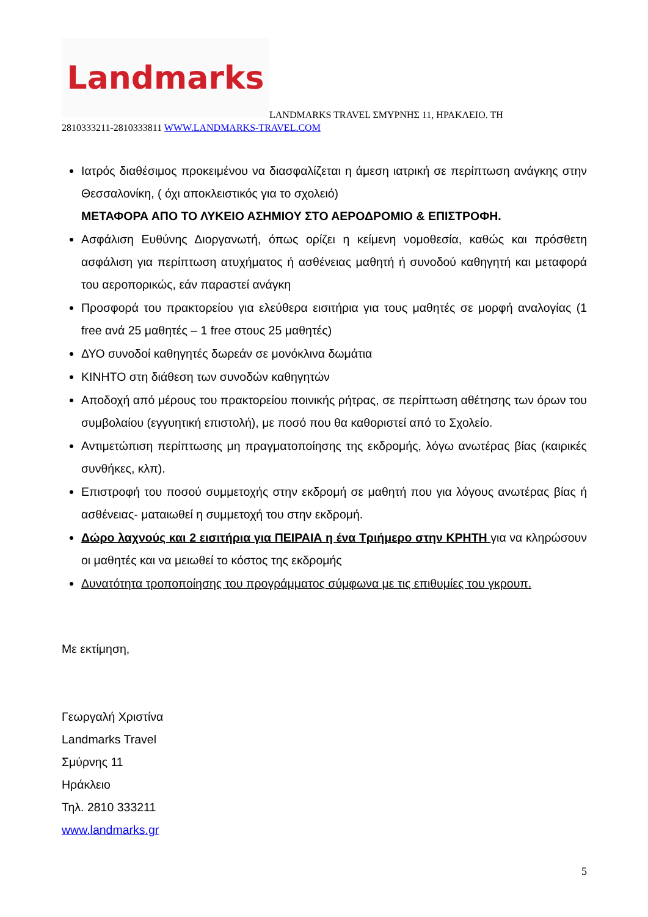Landmarks
LANDMARKS TRAVEL ΣΜΥΡΝΗΣ 11, ΗΡΑΚΛΕΙΟ. ΤΗ
2810333211-2810333811 WWW.LANDMARKS-TRAVEL.COM
Ιατρός διαθέσιμος προκειμένου να διασφαλίζεται η άμεση ιατρική σε περίπτωση ανάγκης στην Θεσσαλονίκη, ( όχι αποκλειστικός για το σχολειό)
ΜΕΤΑΦΟΡΑ ΑΠΟ ΤΟ ΛΥΚΕΙΟ ΑΣΗΜΙΟΥ ΣΤΟ ΑΕΡΟΔΡΟΜΙΟ & ΕΠΙΣΤΡΟΦΗ.
Ασφάλιση Ευθύνης Διοργανωτή, όπως ορίζει η κείμενη νομοθεσία, καθώς και πρόσθετη ασφάλιση για περίπτωση ατυχήματος ή ασθένειας μαθητή ή συνοδού καθηγητή και μεταφορά του αεροπορικώς, εάν παραστεί ανάγκη
Προσφορά του πρακτορείου για ελεύθερα εισιτήρια για τους μαθητές σε μορφή αναλογίας (1 free ανά 25 μαθητές – 1 free στους 25 μαθητές)
ΔΥΟ συνοδοί καθηγητές δωρεάν σε μονόκλινα δωμάτια
ΚΙΝΗΤΟ στη διάθεση των συνοδών καθηγητών
Αποδοχή από μέρους του πρακτορείου ποινικής ρήτρας, σε περίπτωση αθέτησης των όρων του συμβολαίου (εγγυητική επιστολή), με ποσό που θα καθοριστεί από το Σχολείο.
Αντιμετώπιση περίπτωσης μη πραγματοποίησης της εκδρομής, λόγω ανωτέρας βίας (καιρικές συνθήκες, κλπ).
Επιστροφή του ποσού συμμετοχής στην εκδρομή σε μαθητή που για λόγους ανωτέρας βίας ή ασθένειας- ματαιωθεί η συμμετοχή του στην εκδρομή.
Δώρο λαχνούς και 2 εισιτήρια για ΠΕΙΡΑΙΑ η ένα Τριήμερο στην ΚΡΗΤΗ για να κληρώσουν οι μαθητές και να μειωθεί το κόστος της εκδρομής
Δυνατότητα τροποποίησης του προγράμματος σύμφωνα με τις επιθυμίες του γκρουπ.
Με εκτίμηση,
Γεωργαλή Χριστίνα
Landmarks Travel
Σμύρνης 11
Ηράκλειο
Τηλ. 2810 333211
www.landmarks.gr
5